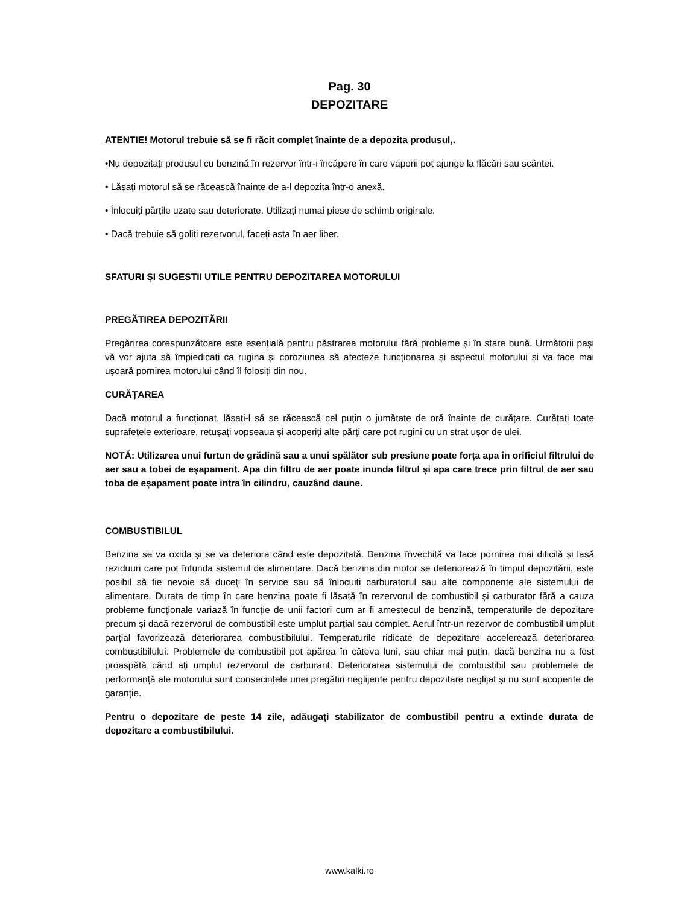Pag. 30
DEPOZITARE
ATENTIE! Motorul trebuie să se fi răcit complet înainte de a depozita produsul,.
•Nu depozitați produsul cu benzină în rezervor într-i încăpere în care vaporii pot ajunge la flăcări sau scântei.
• Lăsați motorul să se răcească înainte de a-l depozita într-o anexă.
• Înlocuiți părțile uzate sau deteriorate. Utilizați numai piese de schimb originale.
• Dacă trebuie să goliți rezervorul, faceți asta în aer liber.
SFATURI ȘI SUGESTII UTILE PENTRU DEPOZITAREA MOTORULUI
PREGĂTIREA DEPOZITĂRII
Pregărirea corespunzătoare este esențială pentru păstrarea motorului fără probleme și în stare bună. Următorii pași vă vor ajuta să împiedicați ca rugina și coroziunea să afecteze funcționarea și aspectul motorului și va face mai ușoară pornirea motorului când îl folosiți din nou.
CURĂȚAREA
Dacă motorul a funcționat, lăsați-l să se răcească cel puțin o jumătate de oră înainte de curățare. Curățați toate suprafețele exterioare, retușați vopseaua și acoperiți alte părți care pot rugini cu un strat ușor de ulei.
NOTĂ: Utilizarea unui furtun de grădină sau a unui spălător sub presiune poate forța apa în orificiul filtrului de aer sau a tobei de eșapament. Apa din filtru de aer poate inunda filtrul și apa care trece prin filtrul de aer sau toba de eșapament poate intra în cilindru, cauzând daune.
COMBUSTIBILUL
Benzina se va oxida și se va deteriora când este depozitată. Benzina învechită va face pornirea mai dificilă și lasă reziduuri care pot înfunda sistemul de alimentare. Dacă benzina din motor se deteriorează în timpul depozitării, este posibil să fie nevoie să duceți în service sau să înlocuiți carburatorul sau alte componente ale sistemului de alimentare. Durata de timp în care benzina poate fi lăsată în rezervorul de combustibil și carburator fără a cauza probleme funcționale variază în funcție de unii factori cum ar fi amestecul de benzină, temperaturile de depozitare precum și dacă rezervorul de combustibil este umplut parțial sau complet. Aerul într-un rezervor de combustibil umplut parțial favorizează deteriorarea combustibilului. Temperaturile ridicate de depozitare accelerează deteriorarea combustibilului. Problemele de combustibil pot apărea în câteva luni, sau chiar mai puțin, dacă benzina nu a fost proaspătă când ați umplut rezervorul de carburant. Deteriorarea sistemului de combustibil sau problemele de performanță ale motorului sunt consecințele unei pregătiri neglijente pentru depozitare neglijat și nu sunt acoperite de garanție.
Pentru o depozitare de peste 14 zile, adăugați stabilizator de combustibil pentru a extinde durata de depozitare a combustibilului.
www.kalki.ro